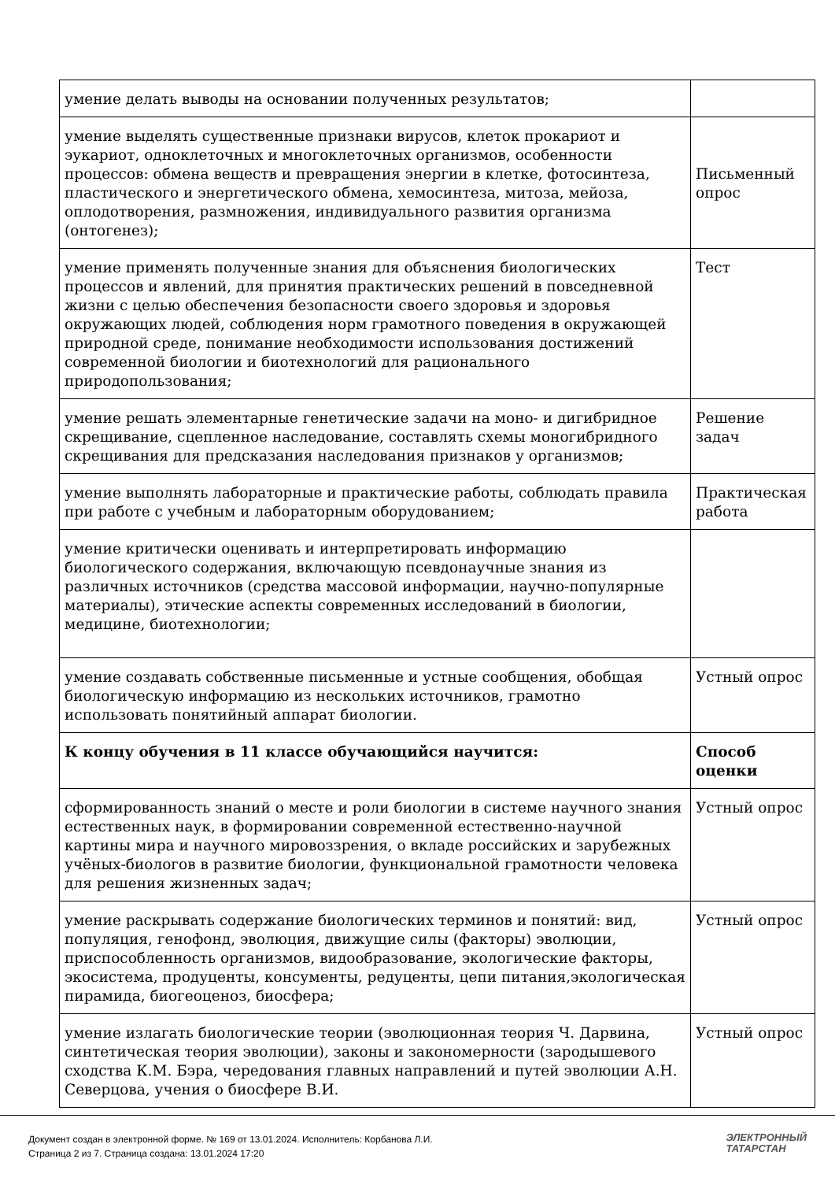| умение делать выводы на основании полученных результатов; | |
| умение выделять существенные признаки вирусов, клеток прокариот и эукариот, одноклеточных и многоклеточных организмов, особенности процессов: обмена веществ и превращения энергии в клетке, фотосинтеза, пластического и энергетического обмена, хемосинтеза, митоза, мейоза, оплодотворения, размножения, индивидуального развития организма (онтогенез); | Письменный опрос |
| умение применять полученные знания для объяснения биологических процессов и явлений, для принятия практических решений в повседневной жизни с целью обеспечения безопасности своего здоровья и здоровья окружающих людей, соблюдения норм грамотного поведения в окружающей природной среде, понимание необходимости использования достижений современной биологии и биотехнологий для рационального природопользования; | Тест |
| умение решать элементарные генетические задачи на моно- и дигибридное скрещивание, сцепленное наследование, составлять схемы моногибридного скрещивания для предсказания наследования признаков у организмов; | Решение задач |
| умение выполнять лабораторные и практические работы, соблюдать правила при работе с учебным и лабораторным оборудованием; | Практическая работа |
| умение критически оценивать и интерпретировать информацию биологического содержания, включающую псевдонаучные знания из различных источников (средства массовой информации, научно-популярные материалы), этические аспекты современных исследований в биологии, медицине, биотехнологии; | |
| умение создавать собственные письменные и устные сообщения, обобщая биологическую информацию из нескольких источников, грамотно использовать понятийный аппарат биологии. | Устный опрос |
| К концу обучения в 11 классе обучающийся научится: | Способ оценки |
| сформированность знаний о месте и роли биологии в системе научного знания естественных наук, в формировании современной естественно-научной картины мира и научного мировоззрения, о вкладе российских и зарубежных учёных-биологов в развитие биологии, функциональной грамотности человека для решения жизненных задач; | Устный опрос |
| умение раскрывать содержание биологических терминов и понятий: вид, популяция, генофонд, эволюция, движущие силы (факторы) эволюции, приспособленность организмов, видообразование, экологические факторы, экосистема, продуценты, консументы, редуценты, цепи питания,экологическая пирамида, биогеоценоз, биосфера; | Устный опрос |
| умение излагать биологические теории (эволюционная теория Ч. Дарвина, синтетическая теория эволюции), законы и закономерности (зародышевого сходства К.М. Бэра, чередования главных направлений и путей эволюции А.Н. Северцова, учения о биосфере В.И. | Устный опрос |
Документ создан в электронной форме. № 169 от 13.01.2024. Исполнитель: Корбанова Л.И.
Страница 2 из 7. Страница создана: 13.01.2024 17:20
ЭЛЕКТРОННЫЙ
ТАТАРСТАН